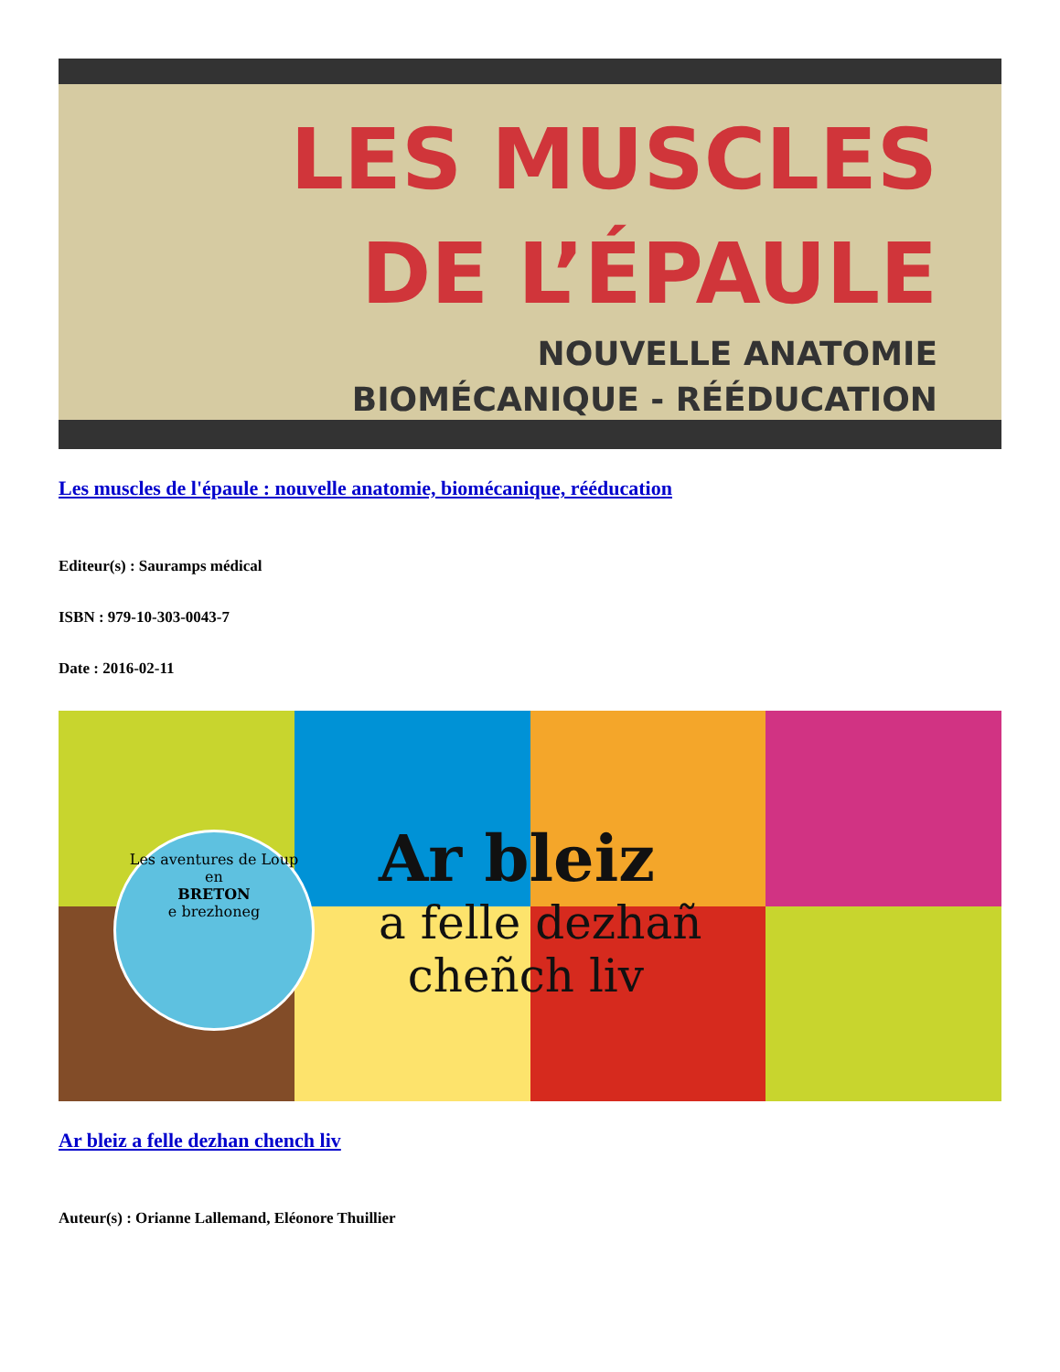LES MUSCLES
DE L’ÉPAULE
NOUVELLE ANATOMIE
BIOMÉCANIQUE - RÉÉDUCATION
Les muscles de l'épaule : nouvelle anatomie, biomécanique, rééducation
Editeur(s) : Sauramps médical
ISBN : 979-10-303-0043-7
Date : 2016-02-11
Les aventures de Loup
en
BRETON
e brezhoneg
Ar bleiz
a felle dezhañ
cheñch liv
Ar bleiz a felle dezhan chench liv
Auteur(s) : Orianne Lallemand, Eléonore Thuillier